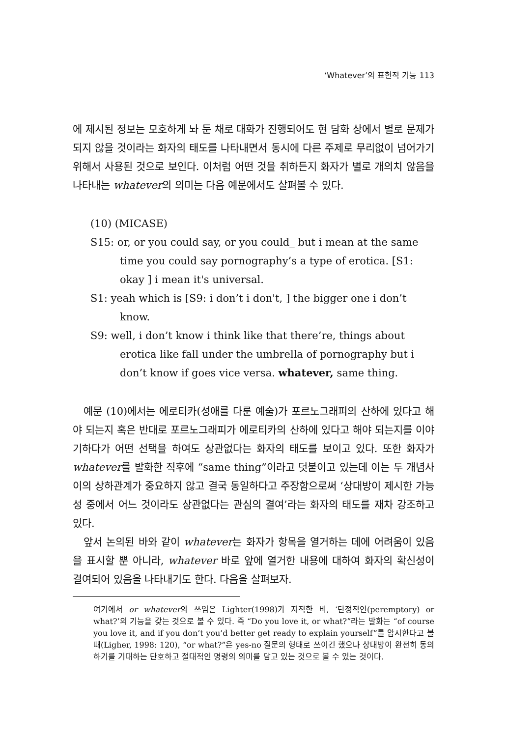‘Whatever’의 표현적 기능 113
에 제시된 정보는 모호하게 놔 둔 채로 대화가 진행되어도 현 담화 상에서 별로 문제가 되지 않을 것이라는 화자의 태도를 나타내면서 동시에 다른 주제로 무리없이 넘어가기 위해서 사용된 것으로 보인다. 이처럼 어떤 것을 취하든지 화자가 별로 개의치 않음을 나타내는 whatever의 의미는 다음 예문에서도 살펴볼 수 있다.
(10) (MICASE)
S15: or, or you could say, or you could_ but i mean at the same time you could say pornography’s a type of erotica. [S1: okay ] i mean it's universal.
S1: yeah which is [S9: i don’t i don't, ] the bigger one i don’t know.
S9: well, i don’t know i think like that there’re, things about erotica like fall under the umbrella of pornography but i don’t know if goes vice versa. whatever, same thing.
예문 (10)에서는 에로티카(성애를 다룬 예술)가 포르노그래피의 산하에 있다고 해야 되는지 혹은 반대로 포르노그래피가 에로티카의 산하에 있다고 해야 되는지를 이야기하다가 어떤 선택을 하여도 상관없다는 화자의 태도를 보이고 있다. 또한 화자가 whatever를 발화한 직후에 “same thing”이라고 덧붙이고 있는데 이는 두 개념사이의 상하관계가 중요하지 않고 결국 동일하다고 주장함으로써 ‘상대방이 제시한 가능성 중에서 어느 것이라도 상관없다는 관심의 결여’라는 화자의 태도를 재차 강조하고 있다.
앞서 논의된 바와 같이 whatever는 화자가 항목을 열거하는 데에 어려움이 있음을 표시할 뿐 아니라, whatever 바로 앞에 열거한 내용에 대하여 화자의 확신성이 결여되어 있음을 나타내기도 한다. 다음을 살펴보자.
여기에서 or whatever의 쓰임은 Lighter(1998)가 지적한 바, ‘단정적인(peremptory) or what?’의 기능을 갖는 것으로 볼 수 있다. 즉 “Do you love it, or what?”라는 발화는 “of course you love it, and if you don’t you’d better get ready to explain yourself”를 암시한다고 볼 때(Ligher, 1998: 120), “or what?”은 yes-no 질문의 형태로 쓰이긴 했으나 상대방이 완전히 동의하기를 기대하는 단호하고 절대적인 명령의 의미를 담고 있는 것으로 볼 수 있는 것이다.